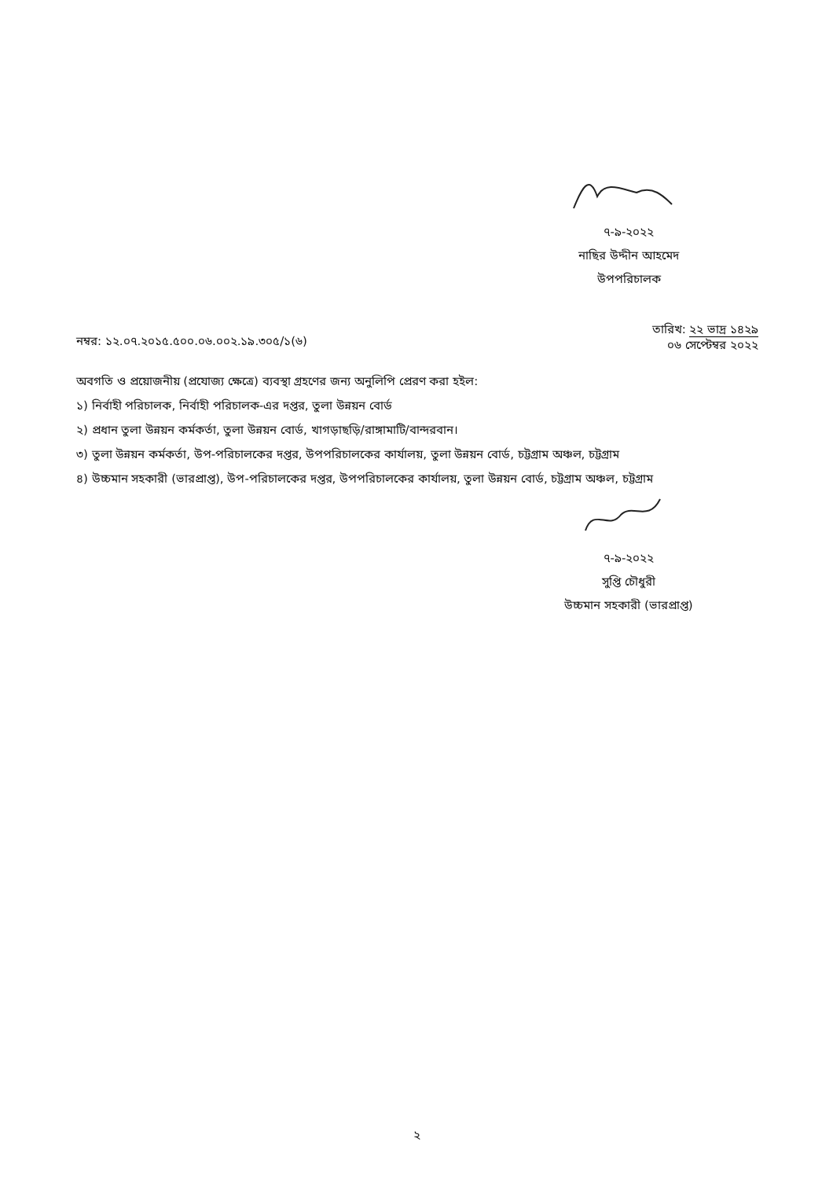৭-৯-২০২২
নাছির উদ্দীন আহমেদ
উপপরিচালক
নম্বর: ১২.০৭.২০১৫.৫০০.০৬.০০২.১৯.৩০৫/১(৬)
তারিখ: ২২ ভাদ্র ১৪২৯
০৬ সেপ্টেম্বর ২০২২
অবগতি ও প্রয়োজনীয় (প্রযোজ্য ক্ষেত্রে) ব্যবস্থা গ্রহণের জন্য অনুলিপি প্রেরণ করা হইল:
১) নির্বাহী পরিচালক, নির্বাহী পরিচালক-এর দপ্তর, তুলা উন্নয়ন বোর্ড
২) প্রধান তুলা উন্নয়ন কর্মকর্তা, তুলা উন্নয়ন বোর্ড, খাগড়াছড়ি/রাঙ্গামাটি/বান্দরবান।
৩) তুলা উন্নয়ন কর্মকর্তা, উপ-পরিচালকের দপ্তর, উপপরিচালকের কার্যালয়, তুলা উন্নয়ন বোর্ড, চট্টগ্রাম অঞ্চল, চট্টগ্রাম
৪) উচ্চমান সহকারী (ভারপ্রাপ্ত), উপ-পরিচালকের দপ্তর, উপপরিচালকের কার্যালয়, তুলা উন্নয়ন বোর্ড, চট্টগ্রাম অঞ্চল, চট্টগ্রাম
৭-৯-২০২২
সুপ্তি চৌধুরী
উচ্চমান সহকারী (ভারপ্রাপ্ত)
২